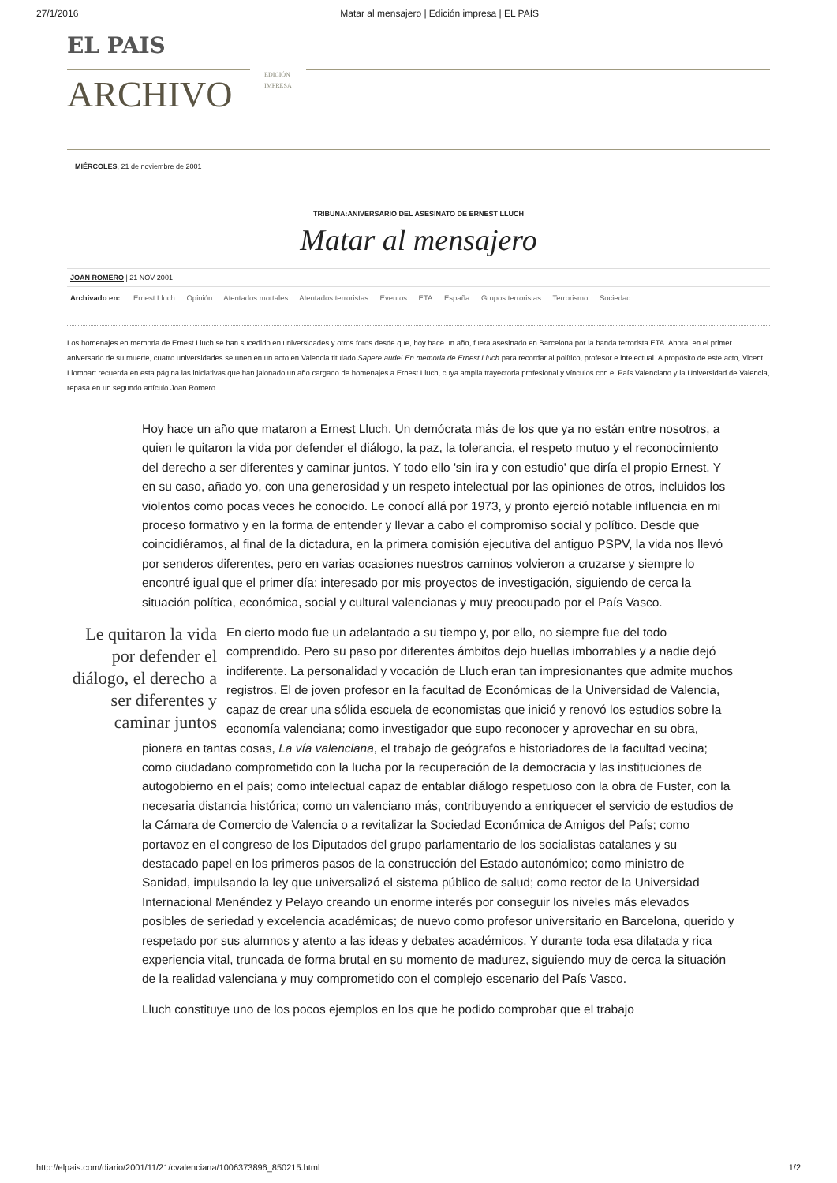27/1/2016 Matar al mensajero | Edición impresa | EL PAÍS
EL PAIS
ARCHIVO
EDICIÓN
IMPRESA
MIÉRCOLES, 21 de noviembre de 2001
TRIBUNA:ANIVERSARIO DEL ASESINATO DE ERNEST LLUCH
Matar al mensajero
JOAN ROMERO | 21 NOV 2001
Archivado en: Ernest Lluch Opinión Atentados mortales Atentados terroristas Eventos ETA España Grupos terroristas Terrorismo Sociedad
Los homenajes en memoria de Ernest Lluch se han sucedido en universidades y otros foros desde que, hoy hace un año, fuera asesinado en Barcelona por la banda terrorista ETA. Ahora, en el primer aniversario de su muerte, cuatro universidades se unen en un acto en Valencia titulado Sapere aude! En memoria de Ernest Lluch para recordar al político, profesor e intelectual. A propósito de este acto, Vicent Llombart recuerda en esta página las iniciativas que han jalonado un año cargado de homenajes a Ernest Lluch, cuya amplia trayectoria profesional y vínculos con el País Valenciano y la Universidad de Valencia, repasa en un segundo artículo Joan Romero.
Hoy hace un año que mataron a Ernest Lluch. Un demócrata más de los que ya no están entre nosotros, a quien le quitaron la vida por defender el diálogo, la paz, la tolerancia, el respeto mutuo y el reconocimiento del derecho a ser diferentes y caminar juntos. Y todo ello 'sin ira y con estudio' que diría el propio Ernest. Y en su caso, añado yo, con una generosidad y un respeto intelectual por las opiniones de otros, incluidos los violentos como pocas veces he conocido. Le conocí allá por 1973, y pronto ejerció notable influencia en mi proceso formativo y en la forma de entender y llevar a cabo el compromiso social y político. Desde que coincidiéramos, al final de la dictadura, en la primera comisión ejecutiva del antiguo PSPV, la vida nos llevó por senderos diferentes, pero en varias ocasiones nuestros caminos volvieron a cruzarse y siempre lo encontré igual que el primer día: interesado por mis proyectos de investigación, siguiendo de cerca la situación política, económica, social y cultural valencianas y muy preocupado por el País Vasco.
Le quitaron la vida por defender el diálogo, el derecho a ser diferentes y caminar juntos
En cierto modo fue un adelantado a su tiempo y, por ello, no siempre fue del todo comprendido. Pero su paso por diferentes ámbitos dejo huellas imborrables y a nadie dejó indiferente. La personalidad y vocación de Lluch eran tan impresionantes que admite muchos registros. El de joven profesor en la facultad de Económicas de la Universidad de Valencia, capaz de crear una sólida escuela de economistas que inició y renovó los estudios sobre la economía valenciana; como investigador que supo reconocer y aprovechar en su obra, pionera en tantas cosas, La vía valenciana, el trabajo de geógrafos e historiadores de la facultad vecina; como ciudadano comprometido con la lucha por la recuperación de la democracia y las instituciones de autogobierno en el país; como intelectual capaz de entablar diálogo respetuoso con la obra de Fuster, con la necesaria distancia histórica; como un valenciano más, contribuyendo a enriquecer el servicio de estudios de la Cámara de Comercio de Valencia o a revitalizar la Sociedad Económica de Amigos del País; como portavoz en el congreso de los Diputados del grupo parlamentario de los socialistas catalanes y su destacado papel en los primeros pasos de la construcción del Estado autonómico; como ministro de Sanidad, impulsando la ley que universalizó el sistema público de salud; como rector de la Universidad Internacional Menéndez y Pelayo creando un enorme interés por conseguir los niveles más elevados posibles de seriedad y excelencia académicas; de nuevo como profesor universitario en Barcelona, querido y respetado por sus alumnos y atento a las ideas y debates académicos. Y durante toda esa dilatada y rica experiencia vital, truncada de forma brutal en su momento de madurez, siguiendo muy de cerca la situación de la realidad valenciana y muy comprometido con el complejo escenario del País Vasco.
Lluch constituye uno de los pocos ejemplos en los que he podido comprobar que el trabajo
http://elpais.com/diario/2001/11/21/cvalenciana/1006373896_850215.html 1/2